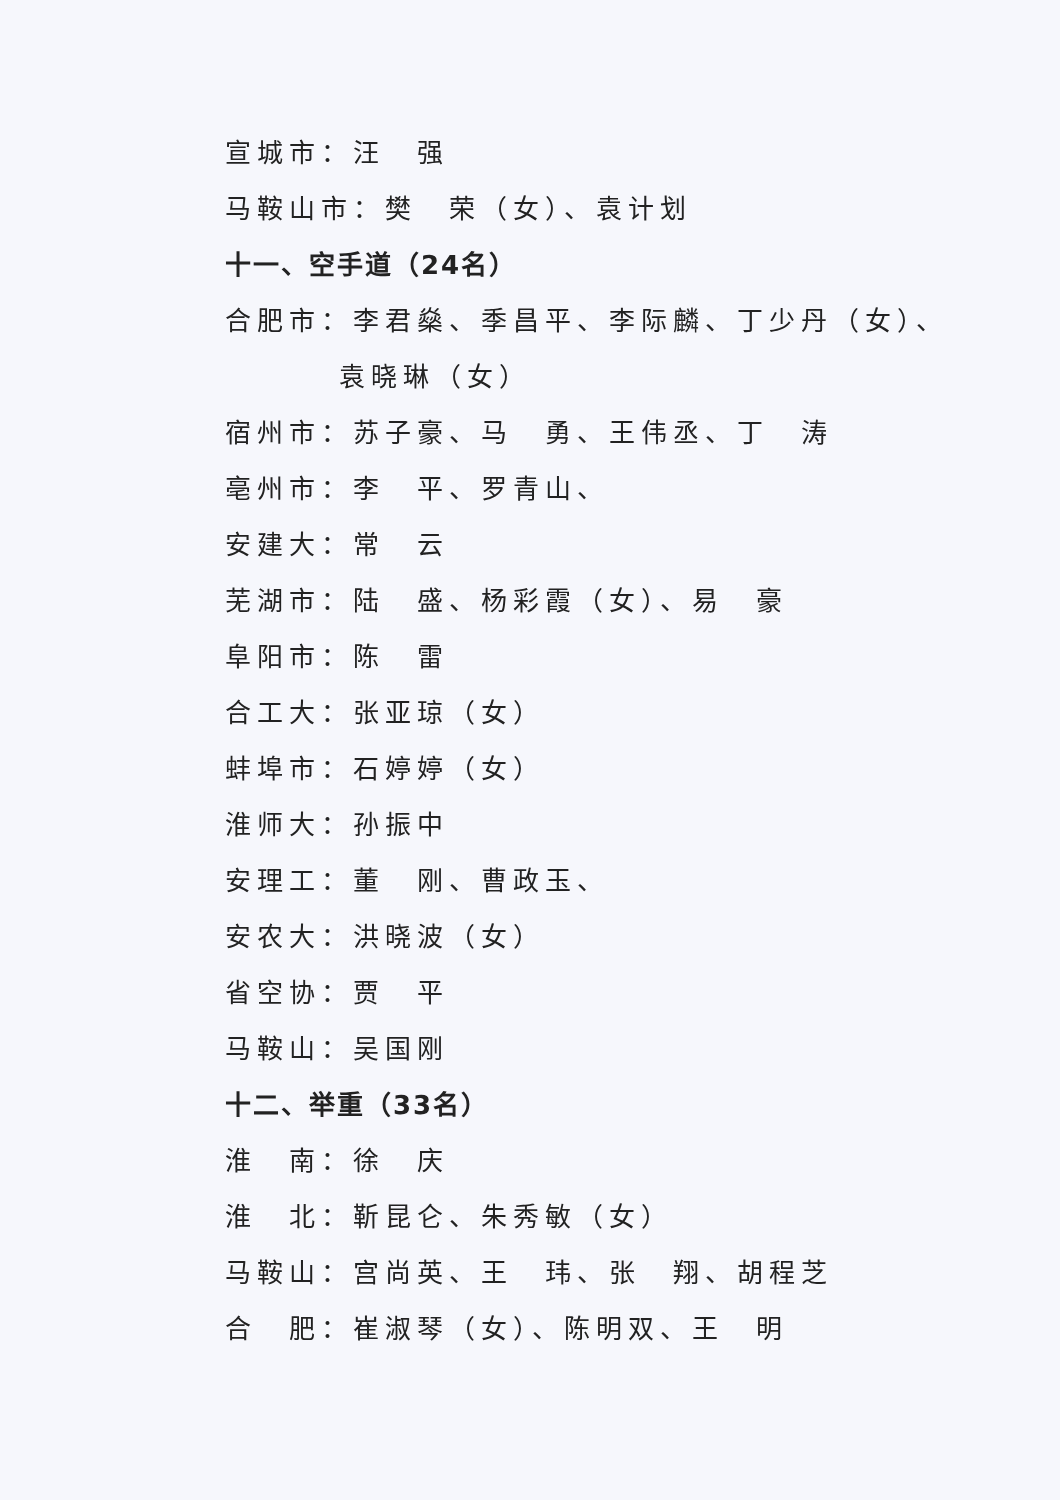宣城市：汪　强
马鞍山市：樊　荣（女）、袁计划
十一、空手道（24名）
合肥市：李君燊、季昌平、李际麟、丁少丹（女）、
袁晓琳（女）
宿州市：苏子豪、马　勇、王伟丞、丁　涛
亳州市：李　平、罗青山、
安建大：常　云
芜湖市：陆　盛、杨彩霞（女）、易　豪
阜阳市：陈　雷
合工大：张亚琼（女）
蚌埠市：石婷婷（女）
淮师大：孙振中
安理工：董　刚、曹政玉、
安农大：洪晓波（女）
省空协：贾　平
马鞍山：吴国刚
十二、举重（33名）
淮　南：徐　庆
淮　北：靳昆仑、朱秀敏（女）
马鞍山：宫尚英、王　玮、张　翔、胡程芝
合　肥：崔淑琴（女）、陈明双、王　明